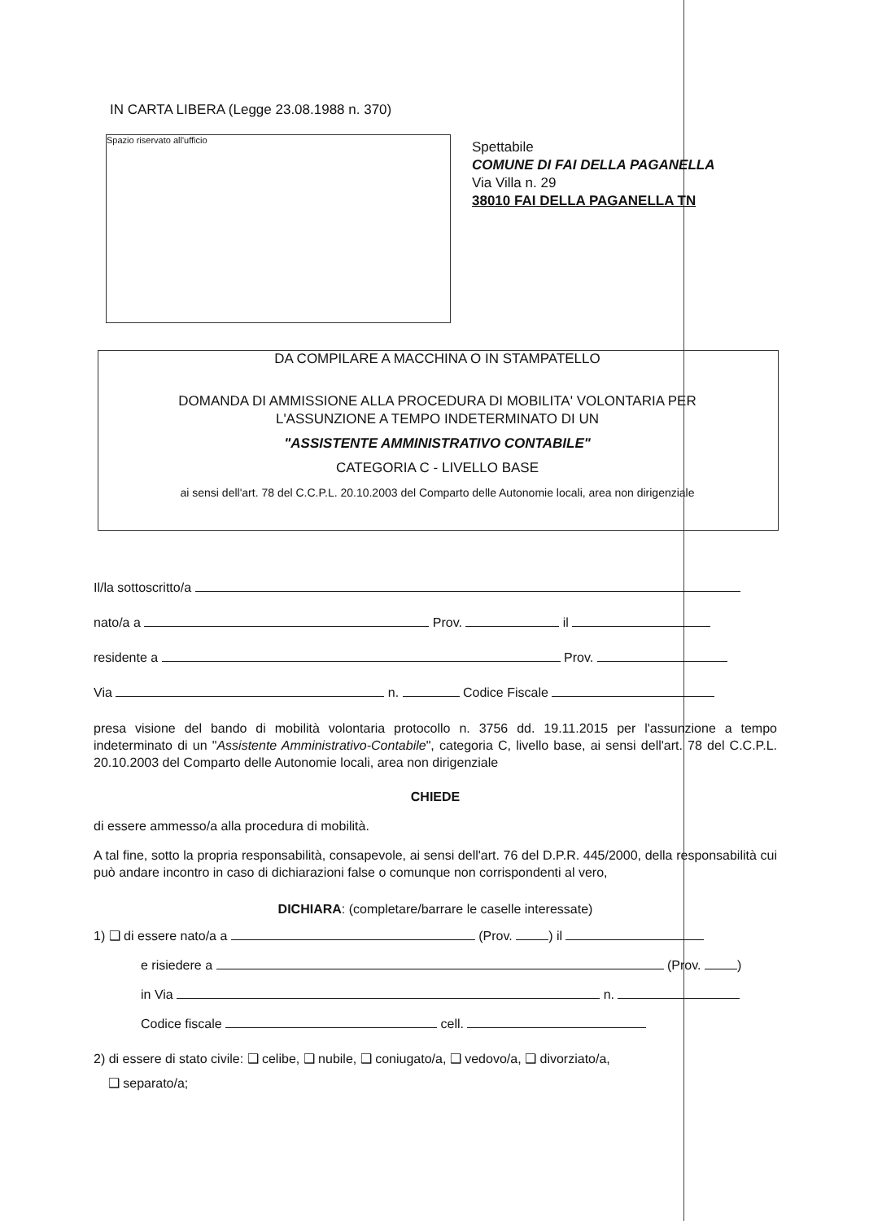IN CARTA LIBERA (Legge 23.08.1988 n. 370)
Spazio riservato all'ufficio
Spettabile
COMUNE DI FAI DELLA PAGANELLA
Via Villa n. 29
38010 FAI DELLA PAGANELLA TN
DA COMPILARE A MACCHINA O IN STAMPATELLO
DOMANDA DI AMMISSIONE ALLA PROCEDURA DI MOBILITA' VOLONTARIA PER
L'ASSUNZIONE A TEMPO INDETERMINATO DI UN
"ASSISTENTE AMMINISTRATIVO CONTABILE"
CATEGORIA C - LIVELLO BASE
ai sensi dell'art. 78 del C.C.P.L. 20.10.2003 del Comparto delle Autonomie locali, area non dirigenziale
Il/la sottoscritto/a
nato/a a Prov. il
residente a Prov.
Via n. Codice Fiscale
presa visione del bando di mobilità volontaria protocollo n. 3756 dd. 19.11.2015 per l'assunzione a tempo indeterminato di un "Assistente Amministrativo-Contabile", categoria C, livello base, ai sensi dell'art. 78 del C.C.P.L. 20.10.2003 del Comparto delle Autonomie locali, area non dirigenziale
CHIEDE
di essere ammesso/a alla procedura di mobilità.
A tal fine, sotto la propria responsabilità, consapevole, ai sensi dell'art. 76 del D.P.R. 445/2000, della responsabilità cui può andare incontro in caso di dichiarazioni false o comunque non corrispondenti al vero,
DICHIARA: (completare/barrare le caselle interessate)
1) ❑ di essere nato/a a (Prov. ) il
e risiedere a (Prov. )
in Via n.
Codice fiscale cell.
2) di essere di stato civile: ❑ celibe, ❑ nubile, ❑ coniugato/a, ❑ vedovo/a, ❑ divorziato/a,
❑ separato/a;